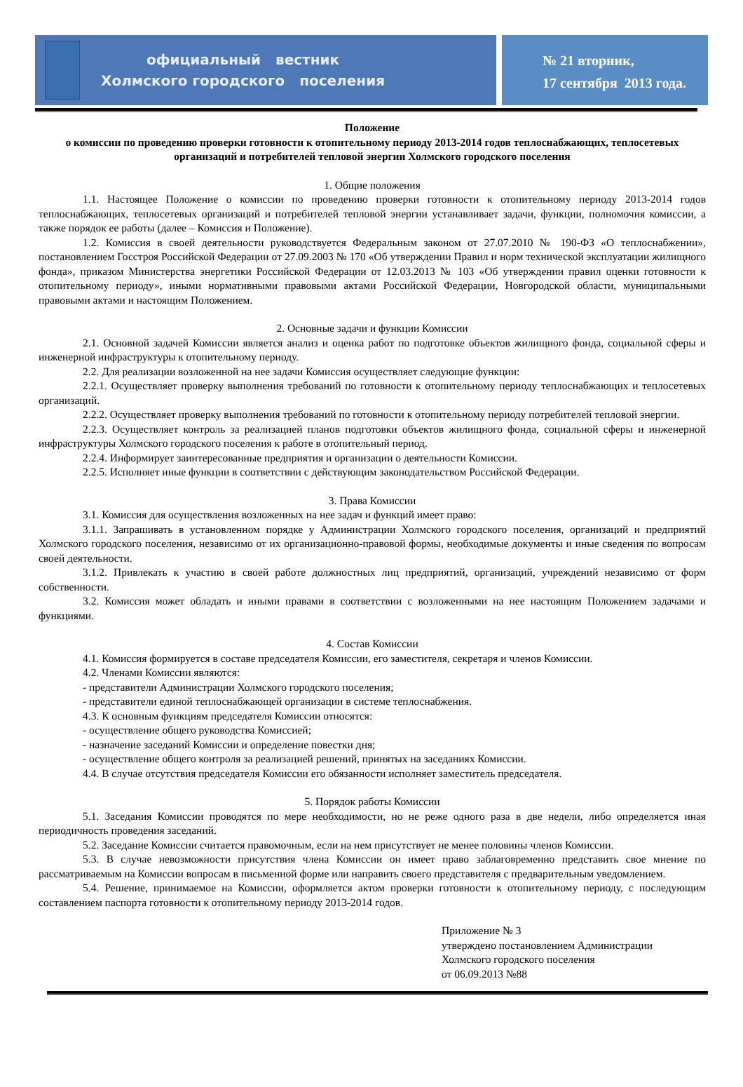официальный вестник
Холмского городского поселения
№ 21 вторник,
17 сентября 2013 года.
Положение
о комиссии по проведению проверки готовности к отопительному периоду 2013-2014 годов теплоснабжающих, теплосетевых организаций и потребителей тепловой энергии Холмского городского поселения
1. Общие положения
1.1. Настоящее Положение о комиссии по проведению проверки готовности к отопительному периоду 2013-2014 годов теплоснабжающих, теплосетевых организаций и потребителей тепловой энергии устанавливает задачи, функции, полномочия комиссии, а также порядок ее работы (далее – Комиссия и Положение).
1.2. Комиссия в своей деятельности руководствуется Федеральным законом от 27.07.2010 № 190-ФЗ «О теплоснабжении», постановлением Госстроя Российской Федерации от 27.09.2003 № 170 «Об утверждении Правил и норм технической эксплуатации жилищного фонда», приказом Министерства энергетики Российской Федерации от 12.03.2013 № 103 «Об утверждении правил оценки готовности к отопительному периоду», иными нормативными правовыми актами Российской Федерации, Новгородской области, муниципальными правовыми актами и настоящим Положением.
2. Основные задачи и функции Комиссии
2.1. Основной задачей Комиссии является анализ и оценка работ по подготовке объектов жилищного фонда, социальной сферы и инженерной инфраструктуры к отопительному периоду.
2.2. Для реализации возложенной на нее задачи Комиссия осуществляет следующие функции:
2.2.1. Осуществляет проверку выполнения требований по готовности к отопительному периоду теплоснабжающих и теплосетевых организаций.
2.2.2. Осуществляет проверку выполнения требований по готовности к отопительному периоду потребителей тепловой энергии.
2.2.3. Осуществляет контроль за реализацией планов подготовки объектов жилищного фонда, социальной сферы и инженерной инфраструктуры Холмского городского поселения к работе в отопительный период.
2.2.4. Информирует заинтересованные предприятия и организации о деятельности Комиссии.
2.2.5. Исполняет иные функции в соответствии с действующим законодательством Российской Федерации.
3. Права Комиссии
3.1. Комиссия для осуществления возложенных на нее задач и функций имеет право:
3.1.1. Запрашивать в установленном порядке у Администрации Холмского городского поселения, организаций и предприятий Холмского городского поселения, независимо от их организационно-правовой формы, необходимые документы и иные сведения по вопросам своей деятельности.
3.1.2. Привлекать к участию в своей работе должностных лиц предприятий, организаций, учреждений независимо от форм собственности.
3.2. Комиссия может обладать и иными правами в соответствии с возложенными на нее настоящим Положением задачами и функциями.
4. Состав Комиссии
4.1. Комиссия формируется в составе председателя Комиссии, его заместителя, секретаря и членов Комиссии.
4.2. Членами Комиссии являются:
- представители Администрации Холмского городского поселения;
- представители единой теплоснабжающей организации в системе теплоснабжения.
4.3. К основным функциям председателя Комиссии относятся:
- осуществление общего руководства Комиссией;
- назначение заседаний Комиссии и определение повестки дня;
- осуществление общего контроля за реализацией решений, принятых на заседаниях Комиссии.
4.4. В случае отсутствия председателя Комиссии его обязанности исполняет заместитель председателя.
5. Порядок работы Комиссии
5.1. Заседания Комиссии проводятся по мере необходимости, но не реже одного раза в две недели, либо определяется иная периодичность проведения заседаний.
5.2. Заседание Комиссии считается правомочным, если на нем присутствует не менее половины членов Комиссии.
5.3. В случае невозможности присутствия члена Комиссии он имеет право заблаговременно представить свое мнение по рассматриваемым на Комиссии вопросам в письменной форме или направить своего представителя с предварительным уведомлением.
5.4. Решение, принимаемое на Комиссии, оформляется актом проверки готовности к отопительному периоду, с последующим составлением паспорта готовности к отопительному периоду 2013-2014 годов.
Приложение № 3
утверждено постановлением Администрации
Холмского городского поселения
от 06.09.2013 №88